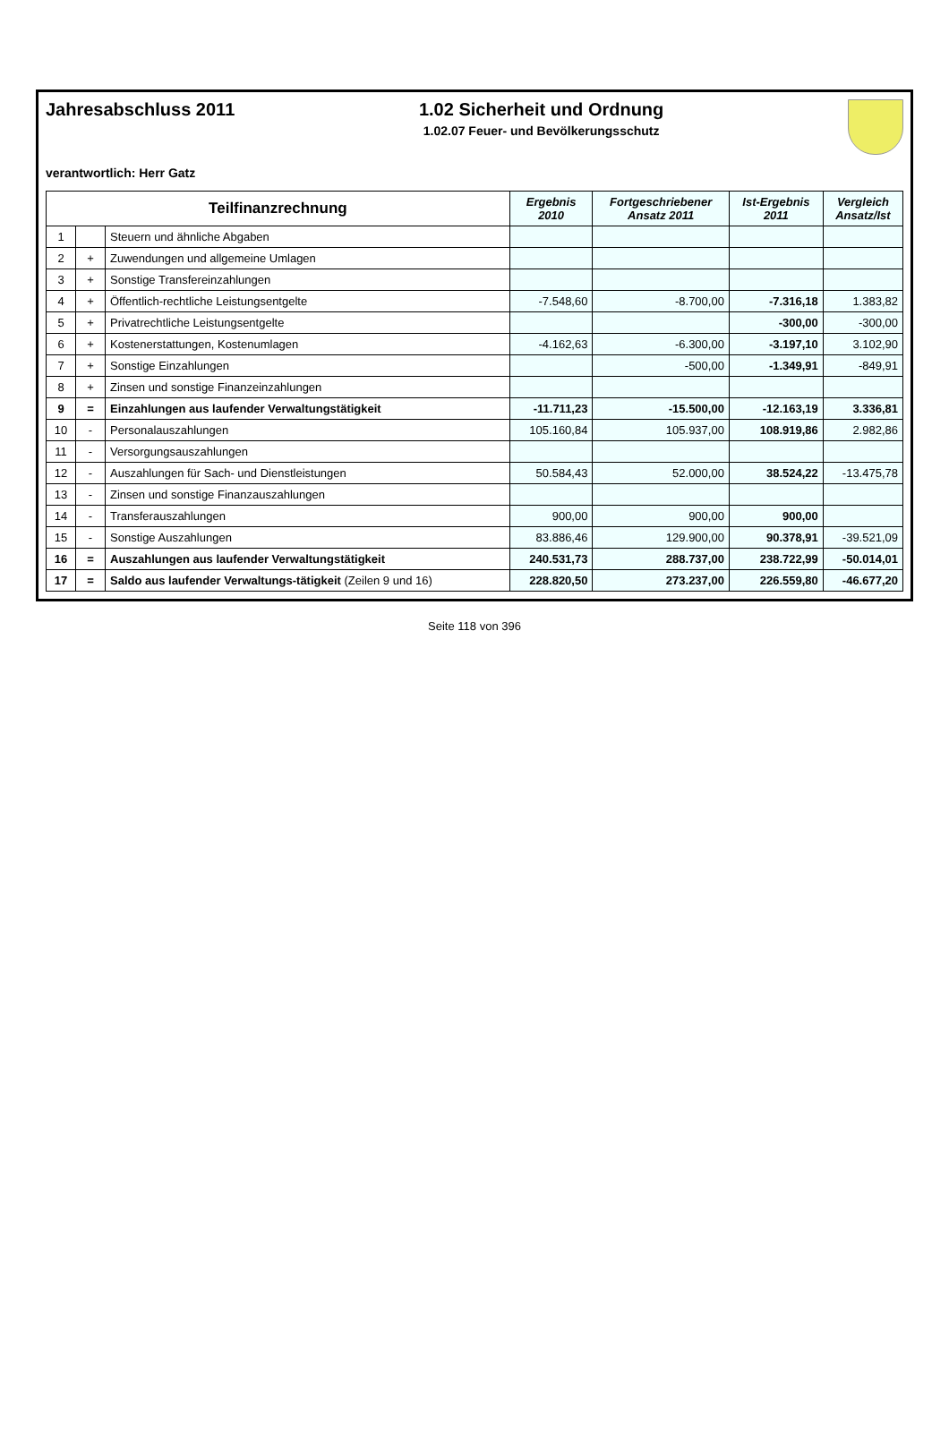Jahresabschluss 2011 1.02 Sicherheit und Ordnung
1.02.07 Feuer- und Bevölkerungsschutz
verantwortlich: Herr Gatz
| Teilfinanzrechnung | | | Ergebnis 2010 | Fortgeschriebener Ansatz 2011 | Ist-Ergebnis 2011 | Vergleich Ansatz/Ist |
| --- | --- | --- | --- | --- | --- | --- |
| 1 | | Steuern und ähnliche Abgaben | | | | |
| 2 | + | Zuwendungen und allgemeine Umlagen | | | | |
| 3 | + | Sonstige Transfereinzahlungen | | | | |
| 4 | + | Öffentlich-rechtliche Leistungsentgelte | -7.548,60 | -8.700,00 | -7.316,18 | 1.383,82 |
| 5 | + | Privatrechtliche Leistungsentgelte | | | -300,00 | -300,00 |
| 6 | + | Kostenerstattungen, Kostenumlagen | -4.162,63 | -6.300,00 | -3.197,10 | 3.102,90 |
| 7 | + | Sonstige Einzahlungen | | -500,00 | -1.349,91 | -849,91 |
| 8 | + | Zinsen und sonstige Finanzeinzahlungen | | | | |
| 9 | = | Einzahlungen aus laufender Verwaltungstätigkeit | -11.711,23 | -15.500,00 | -12.163,19 | 3.336,81 |
| 10 | - | Personalauszahlungen | 105.160,84 | 105.937,00 | 108.919,86 | 2.982,86 |
| 11 | - | Versorgungsauszahlungen | | | | |
| 12 | - | Auszahlungen für Sach- und Dienstleistungen | 50.584,43 | 52.000,00 | 38.524,22 | -13.475,78 |
| 13 | - | Zinsen und sonstige Finanzauszahlungen | | | | |
| 14 | - | Transferauszahlungen | 900,00 | 900,00 | 900,00 | |
| 15 | - | Sonstige Auszahlungen | 83.886,46 | 129.900,00 | 90.378,91 | -39.521,09 |
| 16 | = | Auszahlungen aus laufender Verwaltungstätigkeit | 240.531,73 | 288.737,00 | 238.722,99 | -50.014,01 |
| 17 | = | Saldo aus laufender Verwaltungs-tätigkeit (Zeilen 9 und 16) | 228.820,50 | 273.237,00 | 226.559,80 | -46.677,20 |
Seite 118 von 396